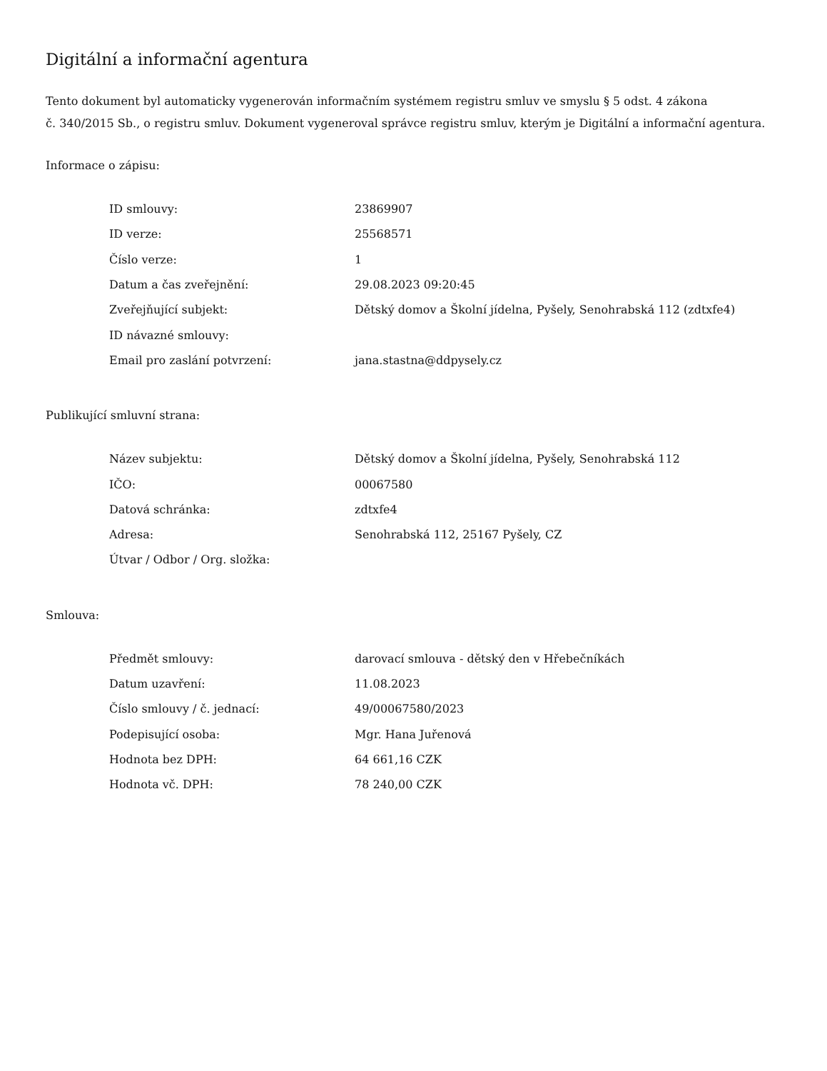Digitální a informační agentura
Tento dokument byl automaticky vygenerován informačním systémem registru smluv ve smyslu § 5 odst. 4 zákona
č. 340/2015 Sb., o registru smluv. Dokument vygeneroval správce registru smluv, kterým je Digitální a informační agentura.
Informace o zápisu:
| ID smlouvy: | 23869907 |
| ID verze: | 25568571 |
| Číslo verze: | 1 |
| Datum a čas zveřejnění: | 29.08.2023 09:20:45 |
| Zveřejňující subjekt: | Dětský domov a Školní jídelna, Pyšely, Senohrabská 112 (zdtxfe4) |
| ID návazné smlouvy: | |
| Email pro zaslání potvrzení: | jana.stastna@ddpysely.cz |
Publikující smluvní strana:
| Název subjektu: | Dětský domov a Školní jídelna, Pyšely, Senohrabská 112 |
| IČO: | 00067580 |
| Datová schránka: | zdtxfe4 |
| Adresa: | Senohrabská 112, 25167 Pyšely, CZ |
| Útvar / Odbor / Org. složka: | |
Smlouva:
| Předmět smlouvy: | darovací smlouva - dětský den v Hřebečníkách |
| Datum uzavření: | 11.08.2023 |
| Číslo smlouvy / č. jednací: | 49/00067580/2023 |
| Podepisující osoba: | Mgr. Hana Juřenová |
| Hodnota bez DPH: | 64 661,16 CZK |
| Hodnota vč. DPH: | 78 240,00 CZK |